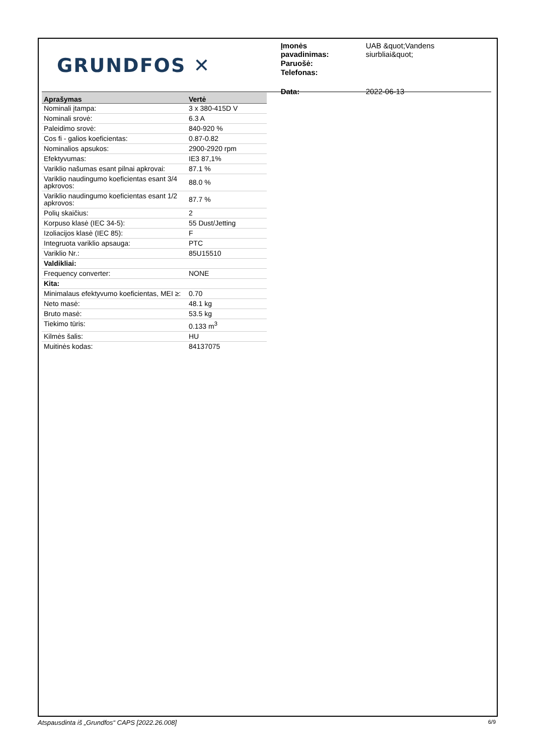GRUNDFOS ✕
| Įmonės pavadinimas: | UAB &quot;Vandens siurbliai&quot; |
| Paruošė: | |
| Telefonas: | |
| Data: | 2022-06-13 |
| Aprašymas | Vertė |
| --- | --- |
| Nominali įtampa: | 3 x 380-415D V |
| Nominali srovė: | 6.3 A |
| Paleidimo srovė: | 840-920 % |
| Cos fi - galios koeficientas: | 0.87-0.82 |
| Nominalios apsukos: | 2900-2920 rpm |
| Efektyvumas: | IE3 87,1% |
| Variklio našumas esant pilnai apkrovai: | 87.1 % |
| Variklio naudingumo koeficientas esant 3/4 apkrovos: | 88.0 % |
| Variklio naudingumo koeficientas esant 1/2 apkrovos: | 87.7 % |
| Polių skaičius: | 2 |
| Korpuso klasė (IEC 34-5): | 55 Dust/Jetting |
| Izoliacijos klasė (IEC 85): | F |
| Integruota variklio apsauga: | PTC |
| Variklio Nr.: | 85U15510 |
| Valdikliai: | |
| Frequency converter: | NONE |
| Kita: | |
| Minimalaus efektyvumo koeficientas, MEI ≥: | 0.70 |
| Neto masė: | 48.1 kg |
| Bruto masė: | 53.5 kg |
| Tiekimo tūris: | 0.133 m<sup>3</sup> |
| Kilmės šalis: | HU |
| Muitinės kodas: | 84137075 |
Atspausdinta iš „Grundfos“ CAPS [2022.26.008] 6/9